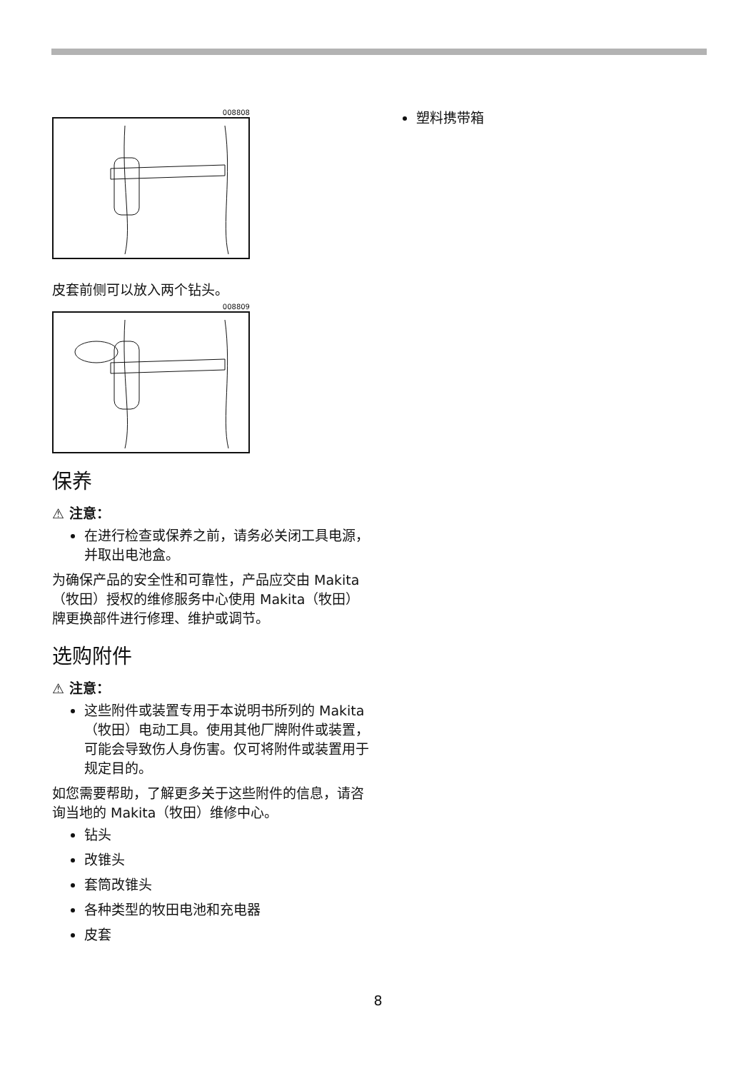008808
皮套前侧可以放入两个钻头。
008809
保养
⚠ 注意：
在进行检查或保养之前，请务必关闭工具电源，并取出电池盒。
为确保产品的安全性和可靠性，产品应交由 Makita（牧田）授权的维修服务中心使用 Makita（牧田）牌更换部件进行修理、维护或调节。
选购附件
⚠ 注意：
这些附件或装置专用于本说明书所列的 Makita（牧田）电动工具。使用其他厂牌附件或装置，可能会导致伤人身伤害。仅可将附件或装置用于规定目的。
如您需要帮助，了解更多关于这些附件的信息，请咨询当地的 Makita（牧田）维修中心。
钻头
改锥头
套筒改锥头
各种类型的牧田电池和充电器
皮套
塑料携带箱
8